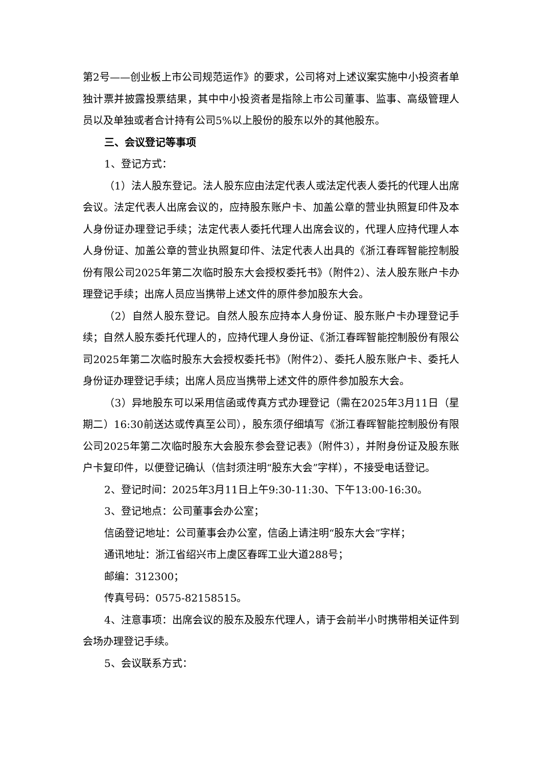第2号——创业板上市公司规范运作》的要求，公司将对上述议案实施中小投资者单独计票并披露投票结果，其中中小投资者是指除上市公司董事、监事、高级管理人员以及单独或者合计持有公司5%以上股份的股东以外的其他股东。
三、会议登记等事项
1、登记方式：
（1）法人股东登记。法人股东应由法定代表人或法定代表人委托的代理人出席会议。法定代表人出席会议的，应持股东账户卡、加盖公章的营业执照复印件及本人身份证办理登记手续；法定代表人委托代理人出席会议的，代理人应持代理人本人身份证、加盖公章的营业执照复印件、法定代表人出具的《浙江春晖智能控制股份有限公司2025年第二次临时股东大会授权委托书》（附件2）、法人股东账户卡办理登记手续；出席人员应当携带上述文件的原件参加股东大会。
（2）自然人股东登记。自然人股东应持本人身份证、股东账户卡办理登记手续；自然人股东委托代理人的，应持代理人身份证、《浙江春晖智能控制股份有限公司2025年第二次临时股东大会授权委托书》（附件2）、委托人股东账户卡、委托人身份证办理登记手续；出席人员应当携带上述文件的原件参加股东大会。
（3）异地股东可以采用信函或传真方式办理登记（需在2025年3月11日（星期二）16:30前送达或传真至公司），股东须仔细填写《浙江春晖智能控制股份有限公司2025年第二次临时股东大会股东参会登记表》（附件3），并附身份证及股东账户卡复印件，以便登记确认（信封须注明“股东大会”字样），不接受电话登记。
2、登记时间：2025年3月11日上午9:30-11:30、下午13:00-16:30。
3、登记地点：公司董事会办公室；
信函登记地址：公司董事会办公室，信函上请注明“股东大会”字样；
通讯地址：浙江省绍兴市上虞区春晖工业大道288号；
邮编：312300；
传真号码：0575-82158515。
4、注意事项：出席会议的股东及股东代理人，请于会前半小时携带相关证件到会场办理登记手续。
5、会议联系方式：